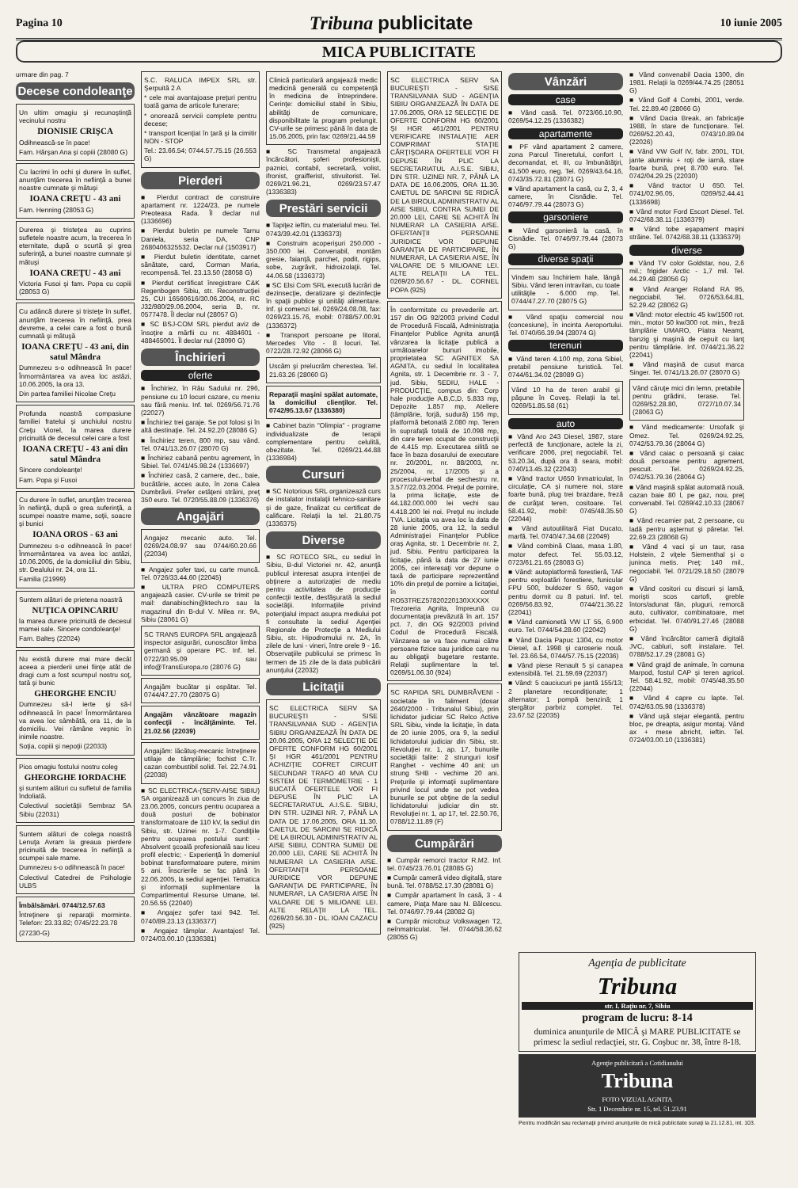Pagina 10 Tribuna publicitate 10 iunie 2005
MICA PUBLICITATE
urmare din pag. 7
Decese condoleanţe
Un ultim omagiu şi recunoştinţă vecinului nostru
DIONISIE CRIŞCA
Odihnească-se în pace!
Fam. Hărşan Ana şi copiii (28080 G)
Cu lacrimi în ochi şi durere în suflet, anunţăm trecerea în nefiinţă a bunei noastre cumnate şi mătuşi
IOANA CREŢU - 43 ani
Fam. Henning (28053 G)
Durerea şi tristeţea au cuprins sufletele noastre acum, la trecerea în eternitate, după o scurtă şi grea suferinţă, a bunei noastre cumnate şi mătuşi
IOANA CREŢU - 43 ani
Victoria Fusoi şi fam. Popa cu copiii (28053 G)
Cu adâncă durere şi tristeţe în suflet, anunţăm trecerea în nefiinţă, prea devreme, a celei care a fost o bună cumnată şi mătuşă
IOANA CREŢU - 43 ani, din satul Mândra
Dumnezeu s-o odihnească în pace! Înmormântarea va avea loc astăzi, 10.06.2005, la ora 13.
Din partea familiei Nicolae Creţu
Profunda noastră compasiune familiei fratelui şi unchiului nostru Creţu Viorel, la marea durere pricinuită de decesul celei care a fost
IOANA CREŢU - 43 ani din satul Mândra
Sincere condoleanţe!
Fam. Popa şi Fusoi
Cu durere în suflet, anunţăm trecerea în nefiinţă, după o grea suferinţă, a scumpei noastre mame, soţii, soacre şi bunici
IOANA OROS - 63 ani
Dumnezeu s-o odihnească în pace! Înmormântarea va avea loc astăzi, 10.06.2005, de la domiciliul din Sibiu, str. Dealului nr. 24, ora 11.
Familia (21999)
Suntem alături de prietena noastră
NUŢICA OPINCARIU
la marea durere pricinuită de decesul mamei sale. Sincere condoleanţe!
Fam. Balteş (22024)
Nu există durere mai mare decât aceea a pierderii unei fiinţe atât de dragi cum a fost scumpul nostru soţ, tată şi bunic
GHEORGHE ENCIU
Dumnezeu să-l ierte şi să-l odihnească în pace! Înmormântarea va avea loc sâmbătă, ora 11, de la domiciliu. Vei rămâne veşnic în inimile noastre.
Soţia, copiii şi nepoţii (22033)
Pios omagiu fostului nostru coleg
GHEORGHE IORDACHE
şi suntem alături cu sufletul de familia îndoliată.
Colectivul societăţii Sembraz SA Sibiu (22031)
Suntem alături de colega noastră Lenuţa Avram la greaua pierdere pricinuită de trecerea în nefiinţă a scumpei sale mame.
Dumnezeu s-o odihnească în pace!
Colectivul Catedrei de Psihologie ULBS
Îmbălsămări. 0744/12.57.63
Întreţinere şi reparaţii morminte. Telefon: 23.33.82; 0745/22.23.78
(27230-G)
S.C. RALUCA IMPEX SRL str. Şerpuită 2 A
* cele mai avantajoase preţuri pentru toată gama de articole funerare;
* onorează servicii complete pentru decese;
* transport licenţiat în ţară şi la cimitir NON - STOP
Tel.: 23.66.54; 0744.57.75.15 (26.553 G)
Pierderi
■ Pierdut contract de construire apartament nr. 1224/23, pe numele Preoteasa Rada. Îl declar nul (1336696)
■ Pierdut buletin pe numele Tarnu Daniela, seria DA, CNP 2680406325532. Declar nul (1503917)
■ Pierdut buletin identitate, carnet sănătate, card, Corman Maria, recompensă. Tel. 23.13.50 (28058 G)
■ Pierdut certificat înregistrare C&K Regenbogen Sibiu, str. Reconstrucţiei 25, CUI 16560616/30.06.2004, nr. RC J32/980/29.06.2004, seria B, nr. 0577478. Îl declar nul (28057 G)
■ SC BSJ-COM SRL pierdut aviz de însoţire a mărfii cu nr. 4884601 - 488465001. Îl declar nul (28090 G)
Închirieri
oferte
■ Închiriez, în Râu Sadului nr. 296, pensiune cu 10 locuri cazare, cu meniu sau fără meniu. Inf. tel. 0269/56.71.76 (22027)
■ Închiriez trei garaje. Se pot folosi şi în altă destinaţie. Tel. 24.92.20 (28086 G)
■ Închiriez teren, 800 mp, sau vând. Tel. 0741/13.26.07 (28070 G)
■ Închiriez cabană pentru agrement, în Sibiel. Tel. 0741/45.98.24 (1336697)
■ Închiriez casă, 2 camere, dec., baie, bucătărie, acces auto, în zona Calea Dumbrăvii. Prefer cetăţeni străini, preţ 350 euro. Tel. 0720/55.88.09 (1336376)
Angajări
Angajez mecanic auto. Tel. 0269/24.08.97 sau 0744/60.20.66 (22034)
■ Angajez şofer taxi, cu carte muncă. Tel. 0726/33.44.60 (22045)
■ ULTRA PRO COMPUTERS angajează casier. CV-urile se trimit pe mail: danabischin@ktech.ro sau la magazinul din B-dul V. Milea nr. 9A, Sibiu (28061 G)
SC TRANS EUROPA SRL angajează inspector asigurări, cunoscător limba germană şi operare PC. Inf. tel. 0722/30.95.09 sau info@TransEuropa.ro (28076 G)
Angajăm bucătar şi ospătar. Tel. 0744/47.27.70 (28075 G)
Angajăm vânzătoare magazin confecţii - încălţăminte. Tel. 21.02.56 (22039)
Angajăm: lăcătuş-mecanic întreţinere utilaje de tâmplărie; fochist C.Tr. cazan combustibil solid. Tel. 22.74.91 (22038)
■ SC ELECTRICA-(SERV-AISE SIBIU) SA organizează un concurs în ziua de 23.06.2005, concurs pentru ocuparea a două posturi de bobinator transformatoare de 110 kV, la sediul din Sibiu, str. Uzinei nr. 1-7. Condiţiile pentru ocuparea postului sunt: - Absolvent şcoală profesională sau liceu profil electric; - Experienţă în domeniul bobinat transformatoare putere, minim 5 ani. Înscrierile se fac până în 22.06.2005, la sediul agenţiei. Tematica şi informaţii suplimentare la Compartimentul Resurse Umane, tel. 20.56.55 (22040)
■ Angajez şofer taxi 942. Tel. 0740/89.23.13 (1336377)
■ Angajez tâmplar. Avantajos! Tel. 0724/03.00.10 (1336381)
Clinică particulară angajează medic medicină generală cu competenţă în medicina de întreprindere. Cerinţe: domiciliul stabil în Sibiu, abilităţi de comunicare, disponibilitate la program prelungit. CV-urile se primesc până în data de 15.06.2005, prin fax: 0269/21.44.59
■ SC Transmetal angajează încărcători, şoferi profesionişti, paznici, contabil, secretară, volist, ifronist, graifferist, stivuitorist. Tel. 0269/21.96.21, 0269/23.57.47 (1336383)
Prestări servicii
■ Tapiţez ieftin, cu materialul meu. Tel. 0743/39.42.01 (1336373)
■ Construim acoperişuri 250.000 - 350.000 lei. Convenabil, montăm gresie, faianţă, parchet, podit, rigips, sobe, zugrăvit, hidroizolaţii. Tel. 44.06.58 (1336373)
■ SC Elsi Com SRL execută lucrări de dezinsecţie, deratizare şi dezinfecţie în spaţii publice şi unităţi alimentare. Inf. şi comenzi tel. 0269/24.08.08, fax: 0269/23.15.76, mobil: 0788/57.00.91 (1336372)
■ Transport persoane pe litoral, Mercedes Vito - 8 locuri. Tel. 0722/28.72.92 (28066 G)
Uscăm şi prelucrăm cherestea. Tel. 21.63.26 (28060 G)
Reparaţii maşini spălat automate, la domiciliul clienţilor. Tel. 0742/95.13.67 (1336380)
■ Cabinet bazin "Olimpia" - programe individualizate de terapii complementare pentru celulită, obezitate. Tel. 0269/21.44.88 (1336984)
Cursuri
■ SC Notorious SRL organizează curs de instalator instalaţii tehnico-sanitare şi de gaze, finalizat cu certificat de calificare. Relaţii la tel. 21.80.75 (1336375)
Diverse
■ SC ROTECO SRL, cu sediul în Sibiu, B-dul Victoriei nr. 42, anunţă publicul interesat asupra intenţiei de obţinere a autorizaţiei de mediu pentru activitatea de producţie confecţii textile, desfăşurată la sediul societăţii. Informaţiile privind potenţialul impact asupra mediului pot fi consultate la sediul Agenţiei Regionale de Protecţie a Mediului Sibiu, str. Hipodromului nr. 2A, în zilele de luni - vineri, între orele 9 - 16. Observaţiile publicului se primesc în termen de 15 zile de la data publicării anunţului (22032)
Licitaţii
SC ELECTRICA SERV SA BUCUREŞTI - SISE TRANSILVANIA SUD - AGENŢIA SIBIU ORGANIZEAZĂ ÎN DATA DE 20.06.2005, ORA 12 SELECŢIE DE OFERTE CONFORM HG 60/2001 ŞI HGR 461/2001 PENTRU ACHIZIŢIE COFRET CIRCUIT SECUNDAR TRAFO 40 MVA CU SISTEM DE TERMOMETRIE - 1 BUCATĂ OFERTELE VOR FI DEPUSE ÎN PLIC LA SECRETARIATUL A.I.S.E. SIBIU, DIN STR. UZINEI NR. 7, PÂNĂ LA DATA DE 17.06.2005, ORA 11.30. CAIETUL DE SARCINI SE RIDICĂ DE LA BIROUL ADMINISTRATIV AL AISE SIBIU, CONTRA SUMEI DE 20.000 LEI, CARE SE ACHITĂ ÎN NUMERAR LA CASIERIA AISE. OFERTANŢII PERSOANE JURIDICE VOR DEPUNE GARANŢIA DE PARTICIPARE, ÎN NUMERAR, LA CASIERIA AISE ÎN VALOARE DE 5 MILIOANE LEI. ALTE RELAŢII LA TEL. 0269/20.56.30 - DL. IOAN CAZACU (925)
SC ELECTRICA SERV SA BUCUREŞTI - SISE TRANSILVANIA SUD - AGENŢIA SIBIU ORGANIZEAZĂ ÎN DATA DE 17.06.2005, ORA 12 SELECŢIE DE OFERTE CONFORM HG 60/2001 ŞI HGR 461/2001 PENTRU VERIFICARE INSTALAŢIE AER COMPRIMAT STAŢIE CĂRŢIŞOARA OFERTELE VOR FI DEPUSE ÎN PLIC LA SECRETARIATUL A.I.S.E. SIBIU, DIN STR. UZINEI NR. 7, PÂNĂ LA DATA DE 16.06.2005, ORA 11.30. CAIETUL DE SARCINI SE RIDICĂ DE LA BIROUL ADMINISTRATIV AL AISE SIBIU, CONTRA SUMEI DE 20.000 LEI, CARE SE ACHITĂ ÎN NUMERAR LA CASIERIA AISE. OFERTANŢII PERSOANE JURIDICE VOR DEPUNE GARANŢIA DE PARTICIPARE, ÎN NUMERAR, LA CASIERIA AISE, ÎN VALOARE DE 5 MILIOANE LEI. ALTE RELAŢII LA TEL. 0269/20.56.67 - DL. CORNEL POPA (925)
În conformitate cu prevederile art. 157 din OG 92/2003 privind Codul de Procedură Fiscală, Administraţia Finanţelor Publice Agnita anunţă vânzarea la licitaţie publică a următoarelor bunuri imobile, proprietatea SC AGNITEX SA AGNITA, cu sediul în localitatea Agnita, str. 1 Decembrie nr. 3 - 7, jud. Sibiu, SEDIU, HALE - PRODUCŢIE, compus din: Corp hale producţie A,B,C,D, 5.833 mp, Depozite 1.857 mp, Ateliere (tâmplărie, forjă, sudură) 156 mp, platformă betonată 2.080 mp. Teren în suprafaţă totală de 10.098 mp, din care teren ocupat de construcţii de 4.415 mp. Executarea silită se face în baza dosarului de executare nr. 20/2001, nr. 88/2003, nr. 25/2004, nr. 17/2005 şi a procesului-verbal de sechestru nr. 3.577/22.03.2004. Preţul de pornire, la prima licitaţie, este de 44.182.000.000 lei vechi sau 4.418.200 lei noi. Preţul nu include TVA. Licitaţia va avea loc la data de 28 iunie 2005, ora 12, la sediul Administraţiei Finanţelor Publice oraş Agnita, str. 1 Decembrie nr. 2, jud. Sibiu. Pentru participarea la licitaţie, până la data de 27 iunie 2005, cei interesaţi vor depune o taxă de participare reprezentând 10% din preţul de pornire a licitaţiei, în contul RO53TREZ57820220130XXXXX Trezoreria Agnita, împreună cu documentaţia prevăzută în art. 157 pct. 7, din OG 92/2003 privind Codul de Procedură Fiscală. Vânzarea se va face numai către persoane fizice sau juridice care nu au obligaţii bugetare restante. Relaţii suplimentare la tel. 0269/51.06.30 (924)
SC RAPIDA SRL DUMBRĂVENI - societate în faliment (dosar 2640/2000 - Tribunalul Sibiu), prin lichidator judiciar SC Relco Active SRL Sibiu, vinde la licitaţie, în data de 20 iunie 2005, ora 9, la sediul lichidatorului judiciar din Sibiu, str. Revoluţiei nr. 1, ap. 17, bunurile societăţii falite: 2 strunguri Iosif Ranghet - vechime 40 ani; un strung SHB - vechime 20 ani. Preţurile şi informaţii suplimentare privind locul unde se pot vedea bunurile se pot obţine de la sediul lichidatorului judiciar din str. Revoluţiei nr. 1, ap 17, tel. 22.50.76, 0788/12.11.89 (F)
Cumpărări
■ Cumpăr remorci tractor R.M2. Inf. tel. 0745/23.76.01 (28085 G)
■ Cumpăr cameră video digitală, stare bună. Tel. 0788/52.17.30 (28081 G)
■ Cumpăr apartament în casă, 3 - 4 camere, Piaţa Mare sau N. Bălcescu. Tel. 0746/97.79.44 (28082 G)
■ Cumpăr microbuz Volkswagen T2, neînmatriculat. Tel. 0744/58.36.62 (28055 G)
Vânzări
case
■ Vând casă. Tel. 0723/66.10.90, 0269/54.12.25 (1336382)
apartamente
■ PF vând apartament 2 camere, zona Parcul Tineretului, confort I, decomandat, et. III, cu îmbunătăţiri, 41.500 euro, neg. Tel. 0269/43.64.16, 0743/35.72.81 (28071 G)
■ Vând apartament la casă, cu 2, 3, 4 camere, în Cisnădie. Tel. 0746/97.79.44 (28073 G)
garsoniere
■ Vând garsonieră la casă, în Cisnădie. Tel. 0746/97.79.44 (28073 G)
diverse spaţii
Vindem sau închiriem hale, lângă Sibiu. Vând teren intravilan, cu toate utilităţile - 6.000 mp. Tel. 0744/47.27.70 (28075 G)
■ Vând spaţiu comercial nou (concesiune), în incinta Aeroportului. Tel. 0740/66.39.94 (28074 G)
terenuri
■ Vând teren 4.100 mp, zona Sibiel, pretabil pensiune turistică. Tel. 0744/61.34.02 (28089 G)
Vând 10 ha de teren arabil şi păşune în Coveş. Relaţii la tel. 0269/51.85.58 (61)
auto
■ Vând Aro 243 Diesel, 1987, stare perfectă de funcţionare, actele la zi, verificare 2006, preţ negociabil. Tel. 53.20.34, după ora 8 seara, mobil: 0740/13.45.32 (22043)
■ Vând tractor U650 înmatriculat, în circulaţie, CA şi numere noi, stare foarte bună, plug trei brazdare, freză de curăţat teren, cositoare. Tel. 58.41.92, mobil: 0745/48.35.50 (22044)
■ Vând autoutilitară Fiat Ducato, marfă. Tel. 0740/47.34.68 (22049)
■ Vând combină Claas, masa 1.80, motor defect. Tel. 55.03.12, 0723/61.21.65 (28083 G)
■ Vând: autoplatformă forestieră, TAF pentru exploatări forestiere, funicular FPU 500, buldozer S 650, vagon pentru dormit cu 8 paturi. Inf. tel. 0269/56.83.92, 0744/21.36.22 (22041)
■ Vând camionetă VW LT 55, 6.900 euro. Tel. 0744/54.28.60 (22042)
■ Vând Dacia Papuc 1304, cu motor Diesel, a.f. 1998 şi caroserie nouă. Tel. 23.66.54, 0744/57.75.15 (22036)
■ Vând piese Renault 5 şi canapea extensibilă. Tel. 21.59.69 (22037)
■ Vând: 5 cauciucuri pe jantă 155/13; 2 planetare recondiţionate; 1 alternator; 1 pompă benzină; 1 ştergător parbriz complet. Tel. 23.67.52 (22035)
■ Vând convenabil Dacia 1300, din 1981. Relaţii la 0269/44.74.25 (28051 G)
■ Vând Golf 4 Combi, 2001, verde. Tel. 22.89.40 (28066 G)
■ Vând Dacia Break, an fabricaţie 1988, în stare de funcţionare. Tel. 0269/52.20.43, 0743/10.89.04 (22026)
■ Vând VW Golf IV, fabr. 2001, TDI, jante aluminiu + roţi de iarnă, stare foarte bună, preţ 8.700 euro. Tel. 0742/04.29.25 (22030)
■ Vând tractor U 650. Tel. 0741/02.96.05, 0269/52.44.41 (1336698)
■ Vând motor Ford Escort Diesel. Tel. 0742/68.38.11 (1336379)
■ Vând tobe eşapament maşini străine. Tel. 0742/68.38.11 (1336379)
diverse
■ Vând TV color Goldstar, nou, 2,6 mil.; frigider Arctic - 1,7 mil. Tel. 44.29.48 (28056 G)
■ Vând Aranger Roland RA 95, negociabil. Tel. 0726/53.64.81, 52.29.42 (28062 G)
■ Vând: motor electric 45 kw/1500 rot. min., motor 50 kw/300 rot. min., freză tâmplărie UMARO, Piatra Neamţ, banzig şi maşină de cepuit cu lanţ pentru tâmplărie. Inf. 0744/21.36.22 (22041)
■ Vând maşină de cusut marca Singer. Tel. 0741/13.26.07 (28070 G)
Vând căruţe mici din lemn, pretabile pentru grădini, terase. Tel. 0269/52.28.80, 0727/10.07.34 (28063 G)
■ Vând medicamente: Ursofalk şi Omez. Tel. 0269/24.92.25, 0742/53.79.36 (28064 G)
■ Vând caiac o persoană şi caiac două persoane pentru agrement, pescuit. Tel. 0269/24.92.25, 0742/53.79.36 (28064 G)
■ Vând maşină spălat automată nouă, cazan baie 80 l, pe gaz, nou, preţ convenabil. Tel. 0269/42.10.33 (28067 G)
■ Vând recamier pat, 2 persoane, cu ladă pentru aşternut şi păretar. Tel. 22.69.23 (28068 G)
■ Vând 4 vaci şi un taur, rasa Holstein, 2 viţele Siementhal şi o juninca metis. Preţ: 140 mil., negociabil. Tel. 0721/29.18.50 (28079 G)
■ Vând cositori cu discuri şi lamă, morişti scos cartofi, greble întors/adunat fân, pluguri, remorcă auto, cultivator, combinatoare, met erbicidat. Tel. 0740/91.27.46 (28088 G)
■ Vând încărcător cameră digitală JVC, cabluri, soft instalare. Tel. 0788/52.17.29 (28081 G)
■ Vând grajd de animale, în comuna Marpod, fostul CAP şi teren agricol. Tel. 58.41.92, mobil: 0745/48.35.50 (22044)
■ Vând 4 capre cu lapte. Tel. 0742/63.05.98 (1336378)
■ Vând uşă stejar elegantă, pentru bloc, pe dreapta, asigur montaj. Vând ax + mese abricht, ieftin. Tel. 0724/03.00.10 (1336381)
Agenţia de publicitate
Tribuna
str. I. Raţiu nr. 7, Sibiu
program de lucru: 8-14
duminica anunţurile de MICĂ şi MARE PUBLICITATE se primesc la sediul redacţiei, str. G. Coşbuc nr. 38, între 8-18.
Agenţie publicitară a Cotidianului
Tribuna
FOTO VIZUAL AGNITA
Str. 1 Decembrie nr. 15, tel. 51.23.91
Pentru modificări sau reclamaţii privind anunţurile de mică publicitate sunaţi la 21.12.81, int. 103.